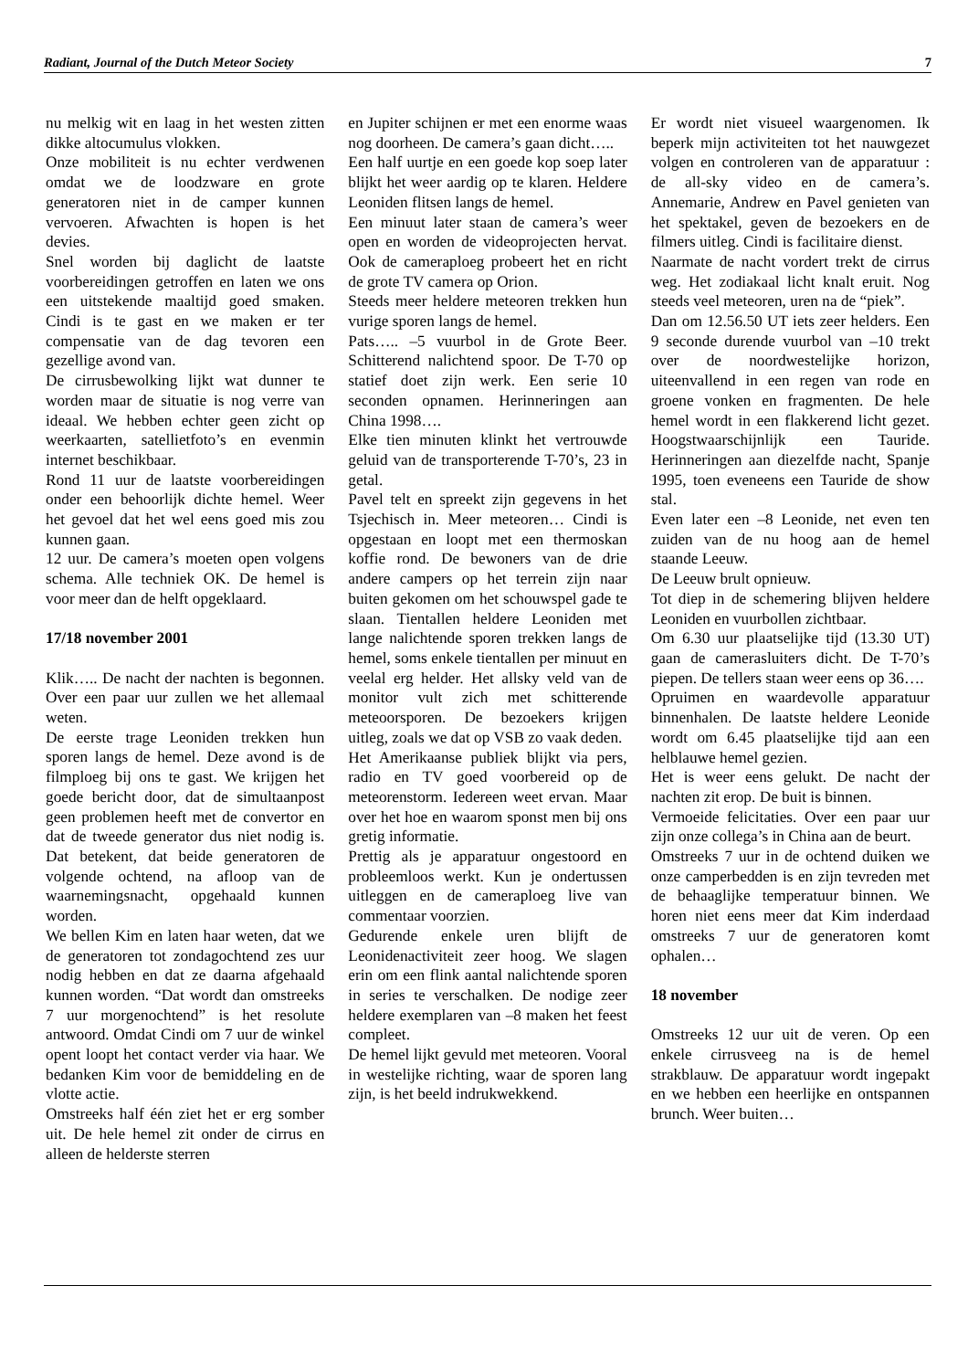Radiant, Journal of the Dutch Meteor Society 7
nu melkig wit en laag in het westen zitten dikke altocumulus vlokken.
Onze mobiliteit is nu echter verdwenen omdat we de loodzware en grote generatoren niet in de camper kunnen vervoeren. Afwachten is hopen is het devies.
Snel worden bij daglicht de laatste voorbereidingen getroffen en laten we ons een uitstekende maaltijd goed smaken. Cindi is te gast en we maken er ter compensatie van de dag tevoren een gezellige avond van.
De cirrusbewolking lijkt wat dunner te worden maar de situatie is nog verre van ideaal. We hebben echter geen zicht op weerkaarten, satellietfoto’s en evenmin internet beschikbaar.
Rond 11 uur de laatste voorbereidingen onder een behoorlijk dichte hemel. Weer het gevoel dat het wel eens goed mis zou kunnen gaan.
12 uur. De camera’s moeten open volgens schema. Alle techniek OK. De hemel is voor meer dan de helft opgeklaard.
17/18 november 2001
Klik….. De nacht der nachten is begonnen. Over een paar uur zullen we het allemaal weten.
De eerste trage Leoniden trekken hun sporen langs de hemel. Deze avond is de filmploeg bij ons te gast. We krijgen het goede bericht door, dat de simultaanpost geen problemen heeft met de convertor en dat de tweede generator dus niet nodig is. Dat betekent, dat beide generatoren de volgende ochtend, na afloop van de waarnemingsnacht, opgehaald kunnen worden.
We bellen Kim en laten haar weten, dat we de generatoren tot zondagochtend zes uur nodig hebben en dat ze daarna afgehaald kunnen worden. “Dat wordt dan omstreeks 7 uur morgenochtend” is het resolute antwoord. Omdat Cindi om 7 uur de winkel opent loopt het contact verder via haar. We bedanken Kim voor de bemiddeling en de vlotte actie.
Omstreeks half één ziet het er erg somber uit. De hele hemel zit onder de cirrus en alleen de helderste sterren
en Jupiter schijnen er met een enorme waas nog doorheen. De camera’s gaan dicht…..
Een half uurtje en een goede kop soep later blijkt het weer aardig op te klaren. Heldere Leoniden flitsen langs de hemel.
Een minuut later staan de camera’s weer open en worden de videoprojecten hervat. Ook de cameraploeg probeert het en richt de grote TV camera op Orion.
Steeds meer heldere meteoren trekken hun vurige sporen langs de hemel.
Pats….. –5 vuurbol in de Grote Beer. Schitterend nalichtend spoor. De T-70 op statief doet zijn werk. Een serie 10 seconden opnamen. Herinneringen aan China 1998….
Elke tien minuten klinkt het vertrouwde geluid van de transporterende T-70’s, 23 in getal.
Pavel telt en spreekt zijn gegevens in het Tsjechisch in. Meer meteoren… Cindi is opgestaan en loopt met een thermoskan koffie rond. De bewoners van de drie andere campers op het terrein zijn naar buiten gekomen om het schouwspel gade te slaan. Tientallen heldere Leoniden met lange nalichtende sporen trekken langs de hemel, soms enkele tientallen per minuut en veelal erg helder. Het allsky veld van de monitor vult zich met schitterende meteoorsporen. De bezoekers krijgen uitleg, zoals we dat op VSB zo vaak deden.
Het Amerikaanse publiek blijkt via pers, radio en TV goed voorbereid op de meteorenstorm. Iedereen weet ervan. Maar over het hoe en waarom sponst men bij ons gretig informatie.
Prettig als je apparatuur ongestoord en probleemloos werkt. Kun je ondertussen uitleggen en de cameraploeg live van commentaar voorzien.
Gedurende enkele uren blijft de Leonidenactiviteit zeer hoog. We slagen erin om een flink aantal nalichtende sporen in series te verschalken. De nodige zeer heldere exemplaren van –8 maken het feest compleet.
De hemel lijkt gevuld met meteoren. Vooral in westelijke richting, waar de sporen lang zijn, is het beeld indrukwekkend.
Er wordt niet visueel waargenomen. Ik beperk mijn activiteiten tot het nauwgezet volgen en controleren van de apparatuur : de all-sky video en de camera’s. Annemarie, Andrew en Pavel genieten van het spektakel, geven de bezoekers en de filmers uitleg. Cindi is facilitaire dienst.
Naarmate de nacht vordert trekt de cirrus weg. Het zodiakaal licht knalt eruit. Nog steeds veel meteoren, uren na de “piek”.
Dan om 12.56.50 UT iets zeer helders. Een 9 seconde durende vuurbol van –10 trekt over de noordwestelijke horizon, uiteenvallend in een regen van rode en groene vonken en fragmenten. De hele hemel wordt in een flakkerend licht gezet. Hoogstwaarschijnlijk een Tauride. Herinneringen aan diezelfde nacht, Spanje 1995, toen eveneens een Tauride de show stal.
Even later een –8 Leonide, net even ten zuiden van de nu hoog aan de hemel staande Leeuw.
De Leeuw brult opnieuw.
Tot diep in de schemering blijven heldere Leoniden en vuurbollen zichtbaar.
Om 6.30 uur plaatselijke tijd (13.30 UT) gaan de camerasluiters dicht. De T-70’s piepen. De tellers staan weer eens op 36….
Opruimen en waardevolle apparatuur binnenhalen. De laatste heldere Leonide wordt om 6.45 plaatselijke tijd aan een helblauwe hemel gezien.
Het is weer eens gelukt. De nacht der nachten zit erop. De buit is binnen.
Vermoeide felicitaties. Over een paar uur zijn onze collega’s in China aan de beurt.
Omstreeks 7 uur in de ochtend duiken we onze camperbedden is en zijn tevreden met de behaaglijke temperatuur binnen. We horen niet eens meer dat Kim inderdaad omstreeks 7 uur de generatoren komt ophalen…
18 november
Omstreeks 12 uur uit de veren. Op een enkele cirrusveeg na is de hemel strakblauw. De apparatuur wordt ingepakt en we hebben een heerlijke en ontspannen brunch. Weer buiten…